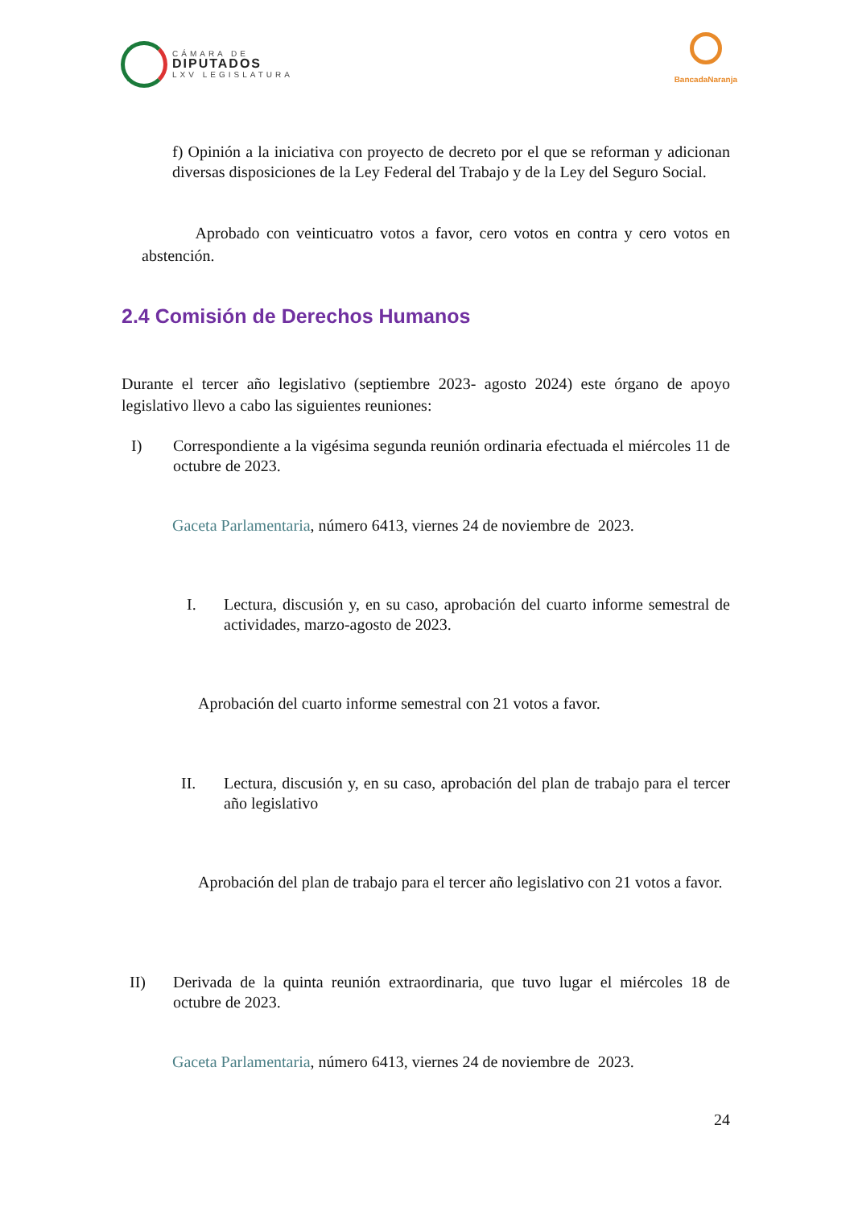CÁMARA DE
DIPUTADOS
LXV LEGISLATURA
BancadaNaranja
f) Opinión a la iniciativa con proyecto de decreto por el que se reforman y adicionan diversas disposiciones de la Ley Federal del Trabajo y de la Ley del Seguro Social.
Aprobado con veinticuatro votos a favor, cero votos en contra y cero votos en abstención.
2.4 Comisión de Derechos Humanos
Durante el tercer año legislativo (septiembre 2023- agosto 2024) este órgano de apoyo legislativo llevo a cabo las siguientes reuniones:
I) Correspondiente a la vigésima segunda reunión ordinaria efectuada el miércoles 11 de octubre de 2023.
Gaceta Parlamentaria, número 6413, viernes 24 de noviembre de 2023.
I. Lectura, discusión y, en su caso, aprobación del cuarto informe semestral de actividades, marzo-agosto de 2023.
Aprobación del cuarto informe semestral con 21 votos a favor.
II. Lectura, discusión y, en su caso, aprobación del plan de trabajo para el tercer año legislativo
Aprobación del plan de trabajo para el tercer año legislativo con 21 votos a favor.
II) Derivada de la quinta reunión extraordinaria, que tuvo lugar el miércoles 18 de octubre de 2023.
Gaceta Parlamentaria, número 6413, viernes 24 de noviembre de 2023.
24